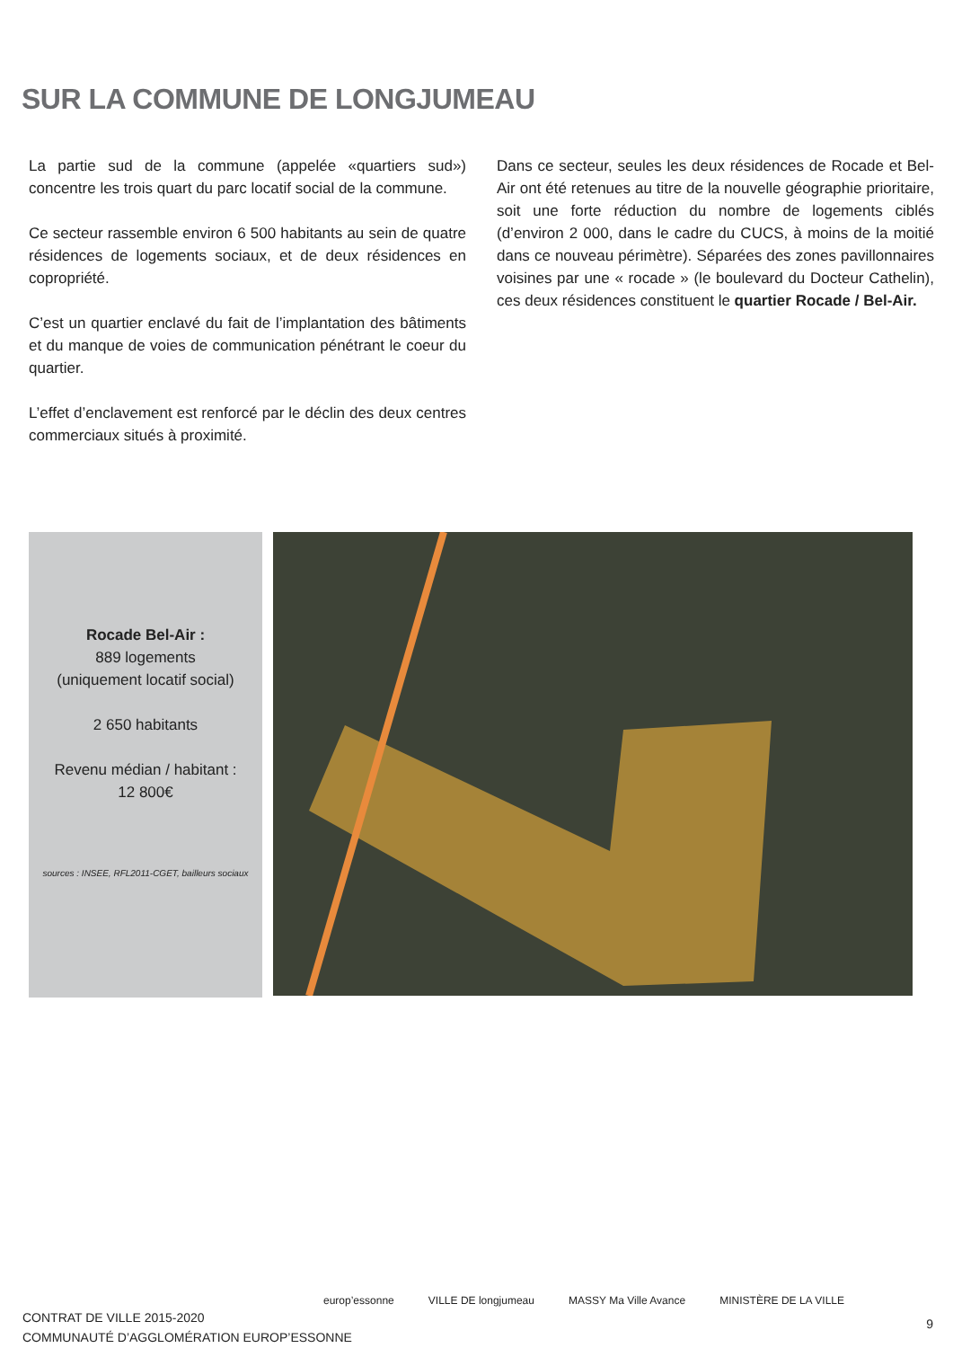SUR LA COMMUNE DE LONGJUMEAU
La partie sud de la commune (appelée «quartiers sud») concentre les trois quart du parc locatif social de la commune.
Ce secteur rassemble environ 6 500 habitants au sein de quatre résidences de logements sociaux, et de deux résidences en copropriété.
C’est un quartier enclavé du fait de l’implantation des bâtiments et du manque de voies de communication pénétrant le coeur du quartier.
L’effet d’enclavement est renforcé par le déclin des deux centres commerciaux situés à proximité.
Dans ce secteur, seules les deux résidences de Rocade et Bel-Air ont été retenues au titre de la nouvelle géographie prioritaire, soit une forte réduction du nombre de logements ciblés (d’environ 2 000, dans le cadre du CUCS, à moins de la moitié dans ce nouveau périmètre). Séparées des zones pavillonnaires voisines par une « rocade » (le boulevard du Docteur Cathelin), ces deux résidences constituent le quartier Rocade / Bel-Air.
Rocade Bel-Air :
889 logements
(uniquement locatif social)
2 650 habitants
Revenu médian / habitant :
12 800€
sources : INSEE, RFL2011-CGET, bailleurs sociaux
CONTRAT DE VILLE 2015-2020
COMMUNAUTÉ D’AGGLOMÉRATION EUROP’ESSONNE
europ’essonne VILLE DE longjumeau MASSY Ma Ville Avance MINISTÈRE DE LA VILLE
9